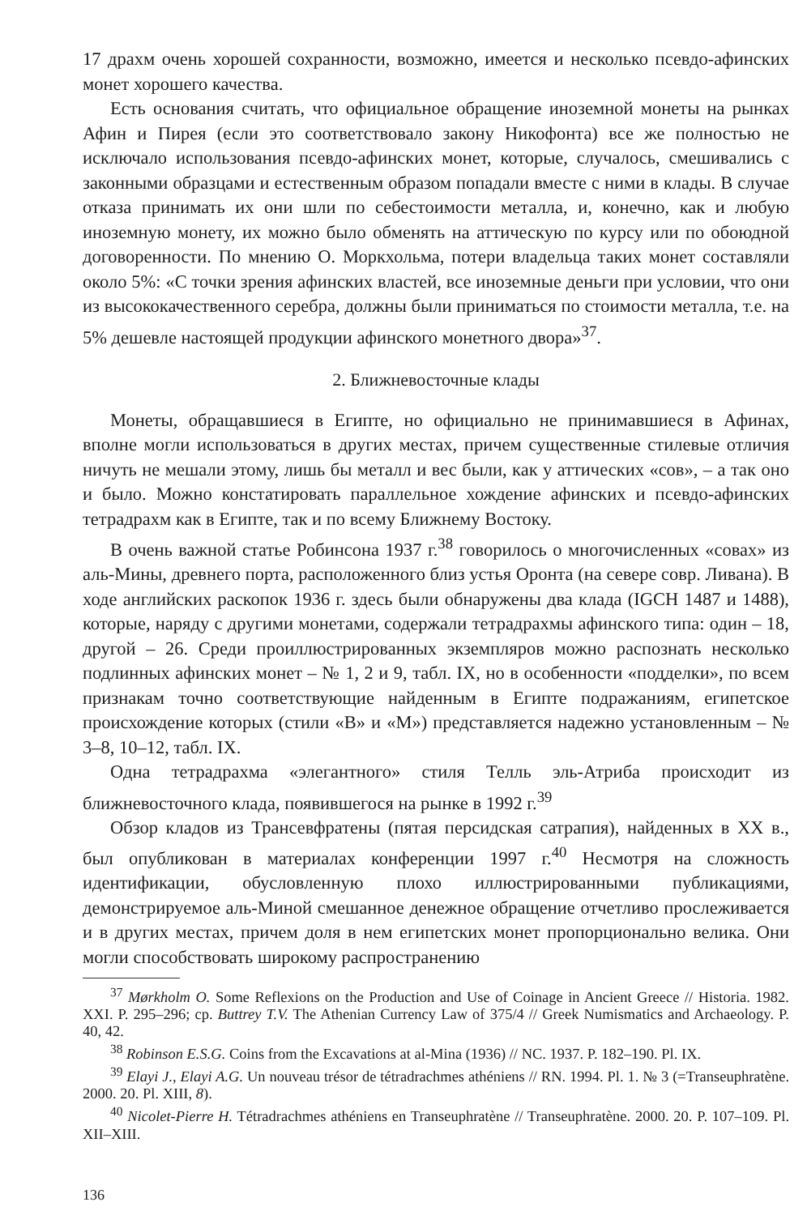17 драхм очень хорошей сохранности, возможно, имеется и несколько псевдо-афинских монет хорошего качества.
Есть основания считать, что официальное обращение иноземной монеты на рынках Афин и Пирея (если это соответствовало закону Никофонта) все же полностью не исключало использования псевдо-афинских монет, которые, случалось, смешивались с законными образцами и естественным образом попадали вместе с ними в клады. В случае отказа принимать их они шли по себестоимости металла, и, конечно, как и любую иноземную монету, их можно было обменять на аттическую по курсу или по обоюдной договоренности. По мнению О. Моркхольма, потери владельца таких монет составляли около 5%: «С точки зрения афинских властей, все иноземные деньги при условии, что они из высококачественного серебра, должны были приниматься по стоимости металла, т.е. на 5% дешевле настоящей продукции афинского монетного двора»<sup>37</sup>.
2. Ближневосточные клады
Монеты, обращавшиеся в Египте, но официально не принимавшиеся в Афинах, вполне могли использоваться в других местах, причем существенные стилевые отличия ничуть не мешали этому, лишь бы металл и вес были, как у аттических «сов», – а так оно и было. Можно констатировать параллельное хождение афинских и псевдо-афинских тетрадрахм как в Египте, так и по всему Ближнему Востоку.
В очень важной статье Робинсона 1937 г.<sup>38</sup> говорилось о многочисленных «совах» из аль-Мины, древнего порта, расположенного близ устья Оронта (на севере совр. Ливана). В ходе английских раскопок 1936 г. здесь были обнаружены два клада (IGCH 1487 и 1488), которые, наряду с другими монетами, содержали тетрадрахмы афинского типа: один – 18, другой – 26. Среди проиллюстрированных экземпляров можно распознать несколько подлинных афинских монет – № 1, 2 и 9, табл. IX, но в особенности «подделки», по всем признакам точно соответствующие найденным в Египте подражаниям, египетское происхождение которых (стили «B» и «M») представляется надежно установленным – № 3–8, 10–12, табл. IX.
Одна тетрадрахма «элегантного» стиля Телль эль-Атриба происходит из ближневосточного клада, появившегося на рынке в 1992 г.<sup>39</sup>
Обзор кладов из Трансевфратены (пятая персидская сатрапия), найденных в XX в., был опубликован в материалах конференции 1997 г.<sup>40</sup> Несмотря на сложность идентификации, обусловленную плохо иллюстрированными публикациями, демонстрируемое аль-Миной смешанное денежное обращение отчетливо прослеживается и в других местах, причем доля в нем египетских монет пропорционально велика. Они могли способствовать широкому распространению
<sup>37</sup> Mørkholm O. Some Reflexions on the Production and Use of Coinage in Ancient Greece // Historia. 1982. XXI. P. 295–296; ср. Buttrey T.V. The Athenian Currency Law of 375/4 // Greek Numismatics and Archaeology. P. 40, 42.
<sup>38</sup> Robinson E.S.G. Coins from the Excavations at al-Mina (1936) // NC. 1937. P. 182–190. Pl. IX.
<sup>39</sup> Elayi J., Elayi A.G. Un nouveau trésor de tétradrachmes athéniens // RN. 1994. Pl. 1. № 3 (=Transeuphratène. 2000. 20. Pl. XIII, 8).
<sup>40</sup> Nicolet-Pierre H. Tétradrachmes athéniens en Transeuphratène // Transeuphratène. 2000. 20. P. 107–109. Pl. XII–XIII.
136